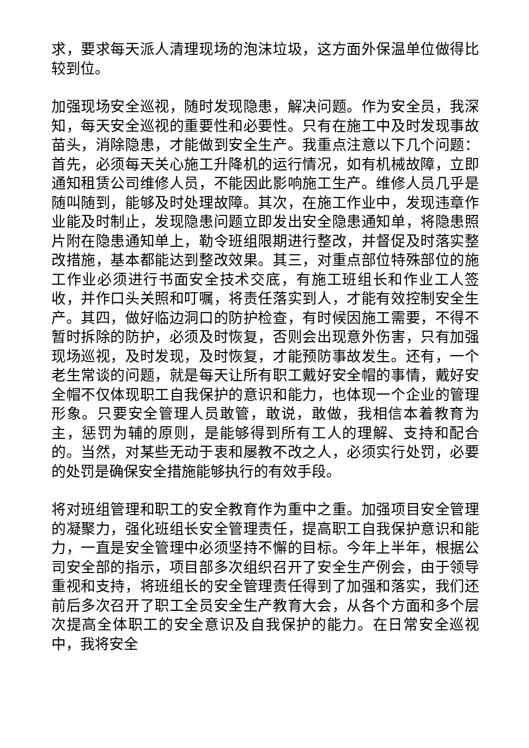求，要求每天派人清理现场的泡沫垃圾，这方面外保温单位做得比较到位。
加强现场安全巡视，随时发现隐患，解决问题。作为安全员，我深知，每天安全巡视的重要性和必要性。只有在施工中及时发现事故苗头，消除隐患，才能做到安全生产。我重点注意以下几个问题：首先，必须每天关心施工升降机的运行情况，如有机械故障，立即通知租赁公司维修人员，不能因此影响施工生产。维修人员几乎是随叫随到，能够及时处理故障。其次，在施工作业中，发现违章作业能及时制止，发现隐患问题立即发出安全隐患通知单，将隐患照片附在隐患通知单上，勒令班组限期进行整改，并督促及时落实整改措施，基本都能达到整改效果。其三，对重点部位特殊部位的施工作业必须进行书面安全技术交底，有施工班组长和作业工人签收，并作口头关照和叮嘱，将责任落实到人，才能有效控制安全生产。其四，做好临边洞口的防护检查，有时候因施工需要，不得不暂时拆除的防护，必须及时恢复，否则会出现意外伤害，只有加强现场巡视，及时发现，及时恢复，才能预防事故发生。还有，一个老生常谈的问题，就是每天让所有职工戴好安全帽的事情，戴好安全帽不仅体现职工自我保护的意识和能力，也体现一个企业的管理形象。只要安全管理人员敢管，敢说，敢做，我相信本着教育为主，惩罚为辅的原则，是能够得到所有工人的理解、支持和配合的。当然，对某些无动于衷和屡教不改之人，必须实行处罚，必要的处罚是确保安全措施能够执行的有效手段。
将对班组管理和职工的安全教育作为重中之重。加强项目安全管理的凝聚力，强化班组长安全管理责任，提高职工自我保护意识和能力，一直是安全管理中必须坚持不懈的目标。今年上半年，根据公司安全部的指示，项目部多次组织召开了安全生产例会，由于领导重视和支持，将班组长的安全管理责任得到了加强和落实，我们还前后多次召开了职工全员安全生产教育大会，从各个方面和多个层次提高全体职工的安全意识及自我保护的能力。在日常安全巡视中，我将安全